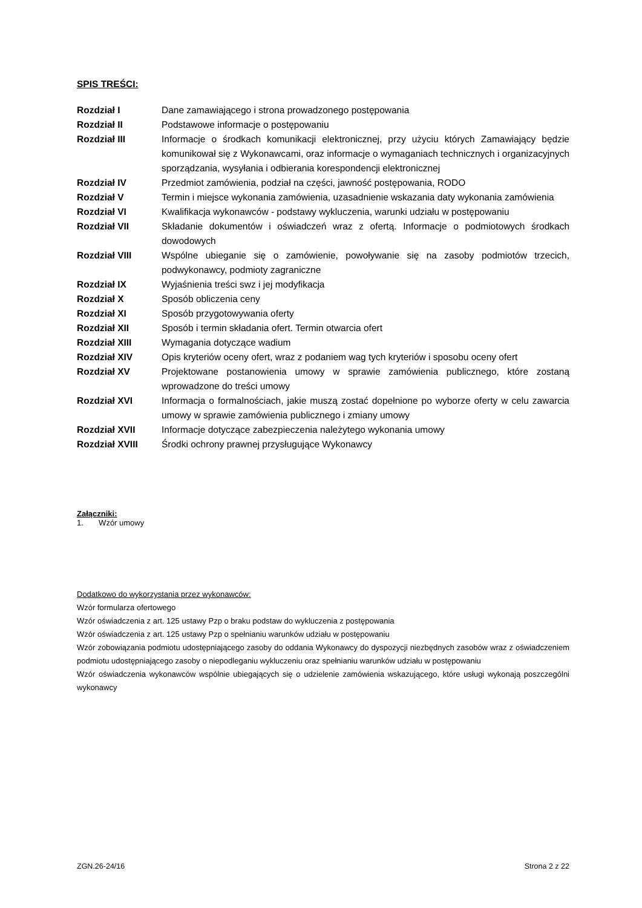SPIS TREŚCI:
Rozdział I
Dane zamawiającego i strona prowadzonego postępowania
Rozdział II
Podstawowe informacje o postępowaniu
Rozdział III
Informacje o środkach komunikacji elektronicznej, przy użyciu których Zamawiający będzie komunikował się z Wykonawcami, oraz informacje o wymaganiach technicznych i organizacyjnych sporządzania, wysyłania i odbierania korespondencji elektronicznej
Rozdział IV
Przedmiot zamówienia, podział na części, jawność postępowania, RODO
Rozdział V
Termin i miejsce wykonania zamówienia, uzasadnienie wskazania daty wykonania zamówienia
Rozdział VI
Kwalifikacja wykonawców - podstawy wykluczenia, warunki udziału w postępowaniu
Rozdział VII
Składanie dokumentów i oświadczeń wraz z ofertą. Informacje o podmiotowych środkach dowodowych
Rozdział VIII
Wspólne ubieganie się o zamówienie, powoływanie się na zasoby podmiotów trzecich, podwykonawcy, podmioty zagraniczne
Rozdział IX
Wyjaśnienia treści swz i jej modyfikacja
Rozdział X
Sposób obliczenia ceny
Rozdział XI
Sposób przygotowywania oferty
Rozdział XII
Sposób i termin składania ofert. Termin otwarcia ofert
Rozdział XIII
Wymagania dotyczące wadium
Rozdział XIV
Opis kryteriów oceny ofert, wraz z podaniem wag tych kryteriów i sposobu oceny ofert
Rozdział XV
Projektowane postanowienia umowy w sprawie zamówienia publicznego, które zostaną wprowadzone do treści umowy
Rozdział XVI
Informacja o formalnościach, jakie muszą zostać dopełnione po wyborze oferty w celu zawarcia umowy w sprawie zamówienia publicznego i zmiany umowy
Rozdział XVII
Informacje dotyczące zabezpieczenia należytego wykonania umowy
Rozdział XVIII
Środki ochrony prawnej przysługujące Wykonawcy
Załączniki:
1. Wzór umowy
Dodatkowo do wykorzystania przez wykonawców:
Wzór formularza ofertowego
Wzór oświadczenia z art. 125 ustawy Pzp o braku podstaw do wykluczenia z postępowania
Wzór oświadczenia z art. 125 ustawy Pzp o spełnianiu warunków udziału w postępowaniu
Wzór zobowiązania podmiotu udostępniającego zasoby do oddania Wykonawcy do dyspozycji niezbędnych zasobów wraz z oświadczeniem podmiotu udostępniającego zasoby o niepodleganiu wykluczeniu oraz spełnianiu warunków udziału w postępowaniu
Wzór oświadczenia wykonawców wspólnie ubiegających się o udzielenie zamówienia wskazującego, które usługi wykonają poszczególni wykonawcy
ZGN.26-24/16 Strona 2 z 22